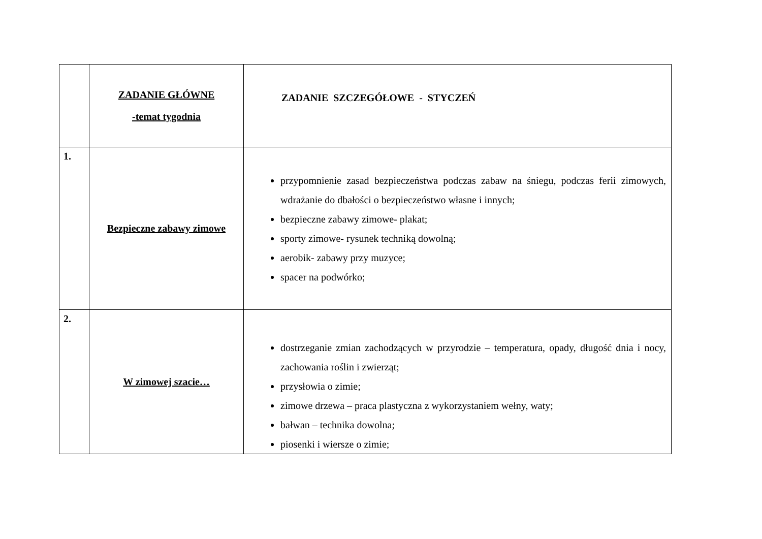| | ZADANIE GŁÓWNE -temat tygodnia | ZADANIE SZCZEGÓŁOWE - STYCZEŃ |
| 1. | Bezpieczne zabawy zimowe | przypomnienie zasad bezpieczeństwa podczas zabaw na śniegu, podczas ferii zimowych, wdrażanie do dbałości o bezpieczeństwo własne i innych; bezpieczne zabawy zimowe- plakat; sporty zimowe- rysunek techniką dowolną; aerobik- zabawy przy muzyce; spacer na podwórko; |
| 2. | W zimowej szacie… | dostrzeganie zmian zachodzących w przyrodzie – temperatura, opady, długość dnia i nocy, zachowania roślin i zwierząt; przysłowia o zimie; zimowe drzewa – praca plastyczna z wykorzystaniem wełny, waty; bałwan – technika dowolna; piosenki i wiersze o zimie; |